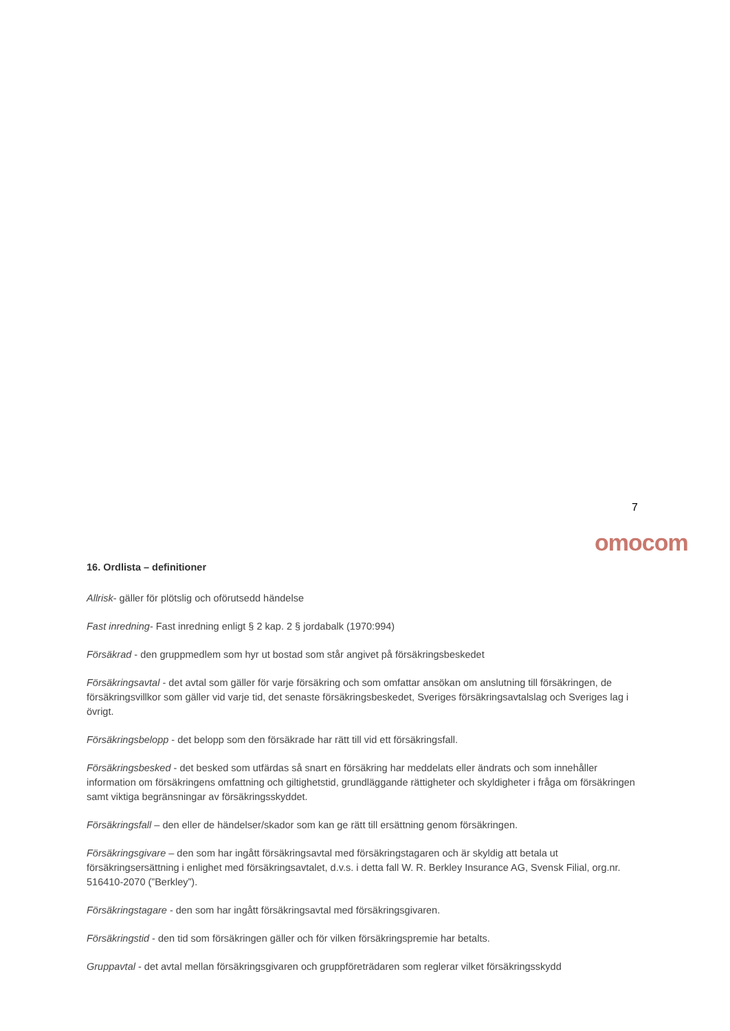7
omocom
16. Ordlista – definitioner
Allrisk- gäller för plötslig och oförutsedd händelse
Fast inredning- Fast inredning enligt § 2 kap. 2 § jordabalk (1970:994)
Försäkrad - den gruppmedlem som hyr ut bostad som står angivet på försäkringsbeskedet
Försäkringsavtal - det avtal som gäller för varje försäkring och som omfattar ansökan om anslutning till försäkringen, de försäkringsvillkor som gäller vid varje tid, det senaste försäkringsbeskedet, Sveriges försäkringsavtalslag och Sveriges lag i övrigt.
Försäkringsbelopp - det belopp som den försäkrade har rätt till vid ett försäkringsfall.
Försäkringsbesked - det besked som utfärdas så snart en försäkring har meddelats eller ändrats och som innehåller information om försäkringens omfattning och giltighetstid, grundläggande rättigheter och skyldigheter i fråga om försäkringen samt viktiga begränsningar av försäkringsskyddet.
Försäkringsfall – den eller de händelser/skador som kan ge rätt till ersättning genom försäkringen.
Försäkringsgivare – den som har ingått försäkringsavtal med försäkringstagaren och är skyldig att betala ut försäkringsersättning i enlighet med försäkringsavtalet, d.v.s. i detta fall W. R. Berkley Insurance AG, Svensk Filial, org.nr. 516410-2070 (”Berkley”).
Försäkringstagare - den som har ingått försäkringsavtal med försäkringsgivaren.
Försäkringstid - den tid som försäkringen gäller och för vilken försäkringspremie har betalts.
Gruppavtal - det avtal mellan försäkringsgivaren och gruppföreträdaren som reglerar vilket försäkringsskydd